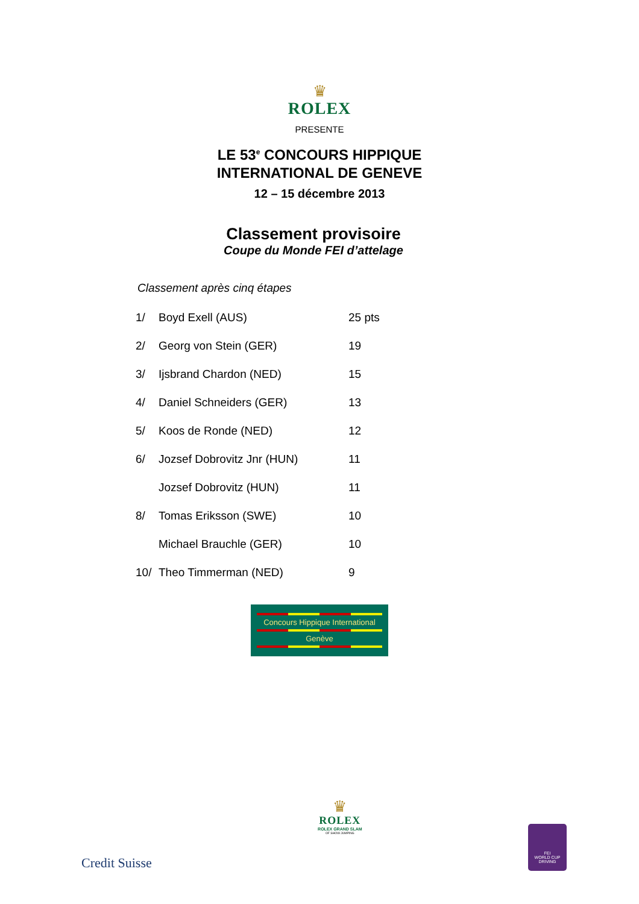♛
ROLEX
PRESENTE
LE 53<sup>e</sup> CONCOURS HIPPIQUE
INTERNATIONAL DE GENEVE
12 – 15 décembre 2013
Classement provisoire
Coupe du Monde FEI d’attelage
Classement après cinq étapes
| 1/ | Boyd Exell (AUS) | 25 pts |
| 2/ | Georg von Stein (GER) | 19 |
| 3/ | Ijsbrand Chardon (NED) | 15 |
| 4/ | Daniel Schneiders (GER) | 13 |
| 5/ | Koos de Ronde (NED) | 12 |
| 6/ | Jozsef Dobrovitz Jnr (HUN) | 11 |
| | Jozsef Dobrovitz (HUN) | 11 |
| 8/ | Tomas Eriksson (SWE) | 10 |
| | Michael Brauchle (GER) | 10 |
| 10/ | Theo Timmerman (NED) | 9 |
Concours Hippique International
Genève
Credit Suisse
♛
ROLEX
ROLEX GRAND SLAM
OF SHOW JUMPING
FEI
WORLD CUP
DRIVING